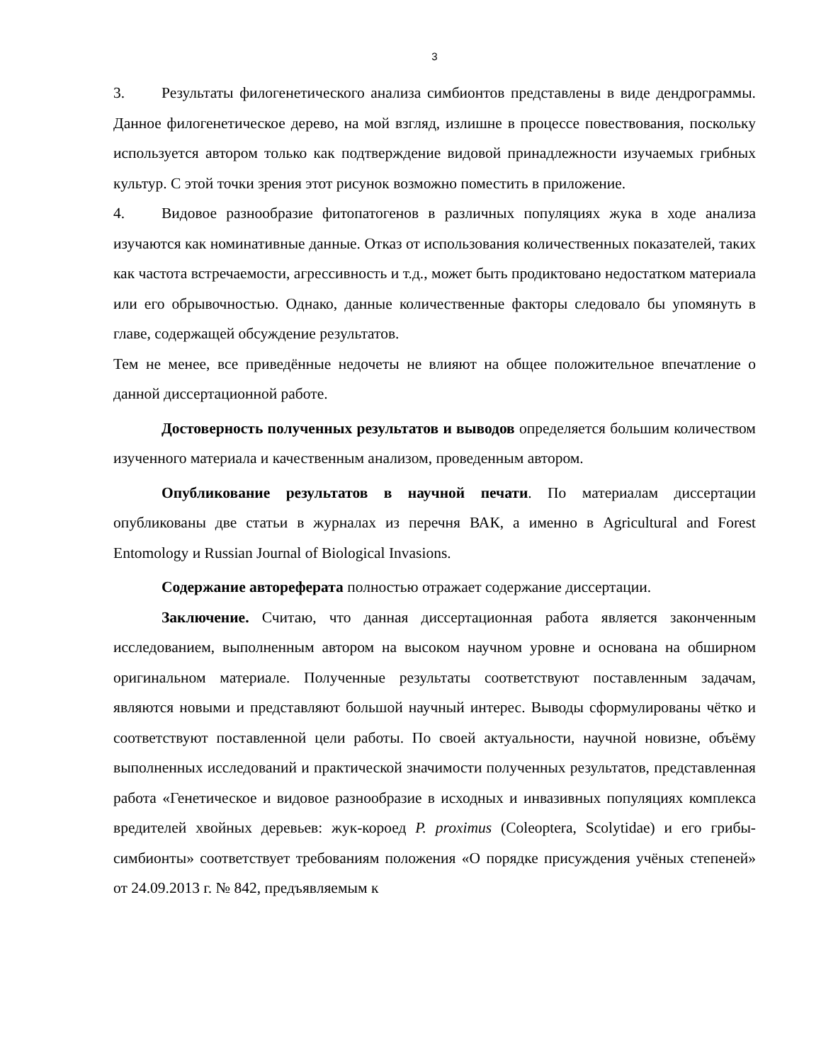3
3. Результаты филогенетического анализа симбионтов представлены в виде дендрограммы. Данное филогенетическое дерево, на мой взгляд, излишне в процессе повествования, поскольку используется автором только как подтверждение видовой принадлежности изучаемых грибных культур. С этой точки зрения этот рисунок возможно поместить в приложение.
4. Видовое разнообразие фитопатогенов в различных популяциях жука в ходе анализа изучаются как номинативные данные. Отказ от использования количественных показателей, таких как частота встречаемости, агрессивность и т.д., может быть продиктовано недостатком материала или его обрывочностью. Однако, данные количественные факторы следовало бы упомянуть в главе, содержащей обсуждение результатов.
Тем не менее, все приведённые недочеты не влияют на общее положительное впечатление о данной диссертационной работе.
Достоверность полученных результатов и выводов определяется большим количеством изученного материала и качественным анализом, проведенным автором.
Опубликование результатов в научной печати. По материалам диссертации опубликованы две статьи в журналах из перечня ВАК, а именно в Agricultural and Forest Entomology и Russian Journal of Biological Invasions.
Содержание автореферата полностью отражает содержание диссертации.
Заключение. Считаю, что данная диссертационная работа является законченным исследованием, выполненным автором на высоком научном уровне и основана на обширном оригинальном материале. Полученные результаты соответствуют поставленным задачам, являются новыми и представляют большой научный интерес. Выводы сформулированы чётко и соответствуют поставленной цели работы. По своей актуальности, научной новизне, объёму выполненных исследований и практической значимости полученных результатов, представленная работа «Генетическое и видовое разнообразие в исходных и инвазивных популяциях комплекса вредителей хвойных деревьев: жук-короед P. proximus (Coleoptera, Scolytidae) и его грибы-симбионты» соответствует требованиям положения «О порядке присуждения учёных степеней» от 24.09.2013 г. № 842, предъявляемым к